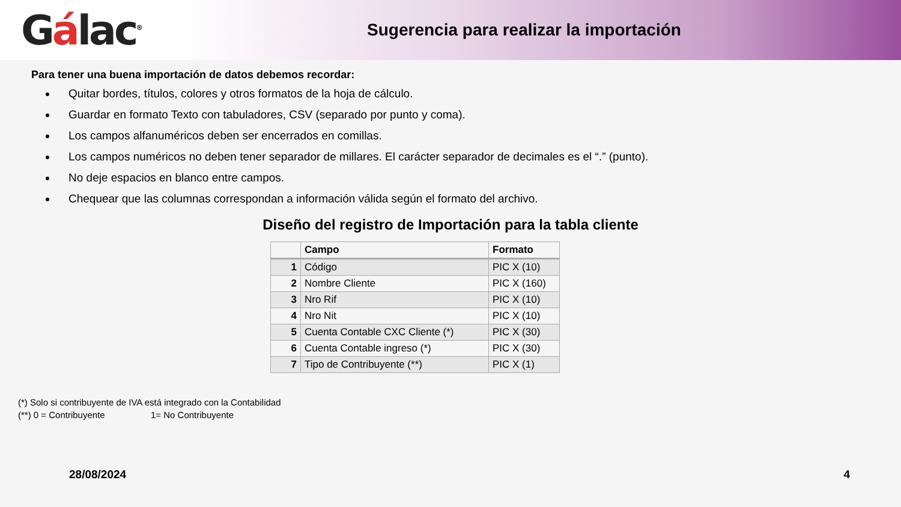Gálac<sup>®</sup>
Sugerencia para realizar la importación
Para tener una buena importación de datos debemos recordar:
Quitar bordes, títulos, colores y otros formatos de la hoja de cálculo.
Guardar en formato Texto con tabuladores, CSV (separado por punto y coma).
Los campos alfanuméricos deben ser encerrados en comillas.
Los campos numéricos no deben tener separador de millares. El carácter separador de decimales es el “.” (punto).
No deje espacios en blanco entre campos.
Chequear que las columnas correspondan a información válida según el formato del archivo.
Diseño del registro de Importación para la tabla cliente
| | Campo | Formato |
| --- | --- | --- |
| 1 | Código | PIC X (10) |
| 2 | Nombre Cliente | PIC X (160) |
| 3 | Nro Rif | PIC X (10) |
| 4 | Nro Nit | PIC X (10) |
| 5 | Cuenta Contable CXC Cliente (*) | PIC X (30) |
| 6 | Cuenta Contable ingreso (*) | PIC X (30) |
| 7 | Tipo de Contribuyente (**) | PIC X (1) |
(*) Solo si contribuyente de IVA está integrado con la Contabilidad
(**) 0 = Contribuyente 1= No Contribuyente
28/08/2024 4